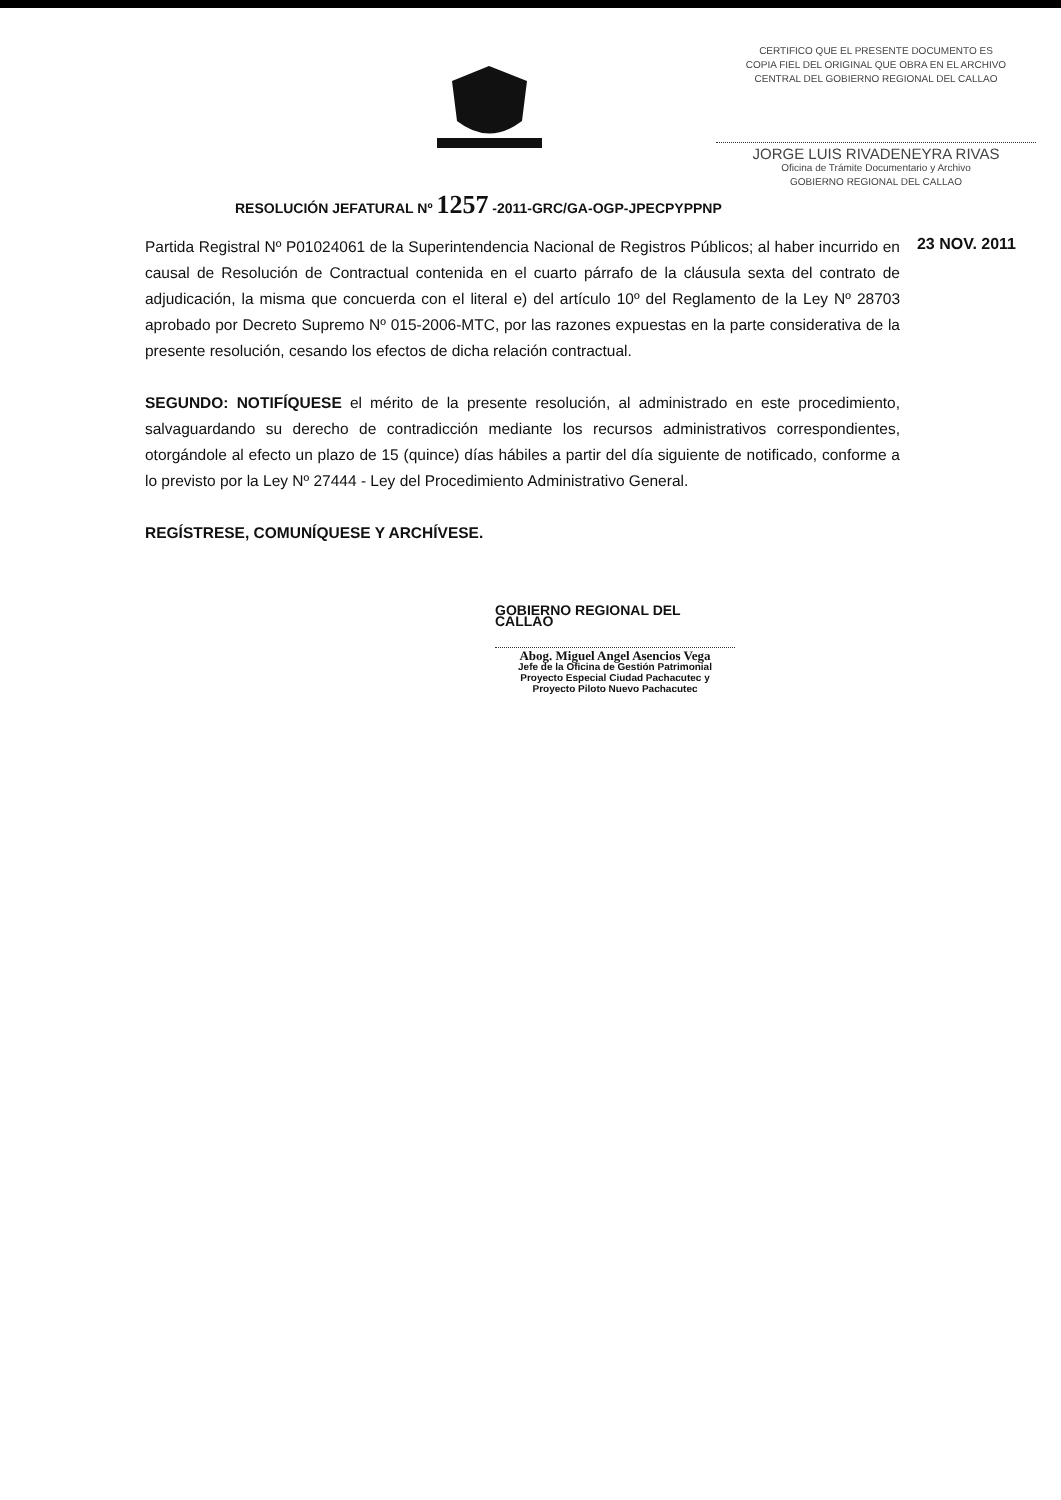CERTIFICO QUE EL PRESENTE DOCUMENTO ES
COPIA FIEL DEL ORIGINAL QUE OBRA EN EL ARCHIVO
CENTRAL DEL GOBIERNO REGIONAL DEL CALLAO
JORGE LUIS RIVADENEYRA RIVAS
Oficina de Trámite Documentario y Archivo
GOBIERNO REGIONAL DEL CALLAO
RESOLUCIÓN JEFATURAL Nº 1257 -2011-GRC/GA-OGP-JPECPYPPNP
23 NOV. 2011
Partida Registral Nº P01024061 de la Superintendencia Nacional de Registros Públicos; al haber incurrido en causal de Resolución de Contractual contenida en el cuarto párrafo de la cláusula sexta del contrato de adjudicación, la misma que concuerda con el literal e) del artículo 10º del Reglamento de la Ley Nº 28703 aprobado por Decreto Supremo Nº 015-2006-MTC, por las razones expuestas en la parte considerativa de la presente resolución, cesando los efectos de dicha relación contractual.
SEGUNDO: NOTIFÍQUESE el mérito de la presente resolución, al administrado en este procedimiento, salvaguardando su derecho de contradicción mediante los recursos administrativos correspondientes, otorgándole al efecto un plazo de 15 (quince) días hábiles a partir del día siguiente de notificado, conforme a lo previsto por la Ley Nº 27444 - Ley del Procedimiento Administrativo General.
REGÍSTRESE, COMUNÍQUESE Y ARCHÍVESE.
GOBIERNO REGIONAL DEL CALLAO
Abog. Miguel Angel Asencios Vega
Jefe de la Oficina de Gestión Patrimonial
Proyecto Especial Ciudad Pachacutec y
Proyecto Piloto Nuevo Pachacutec